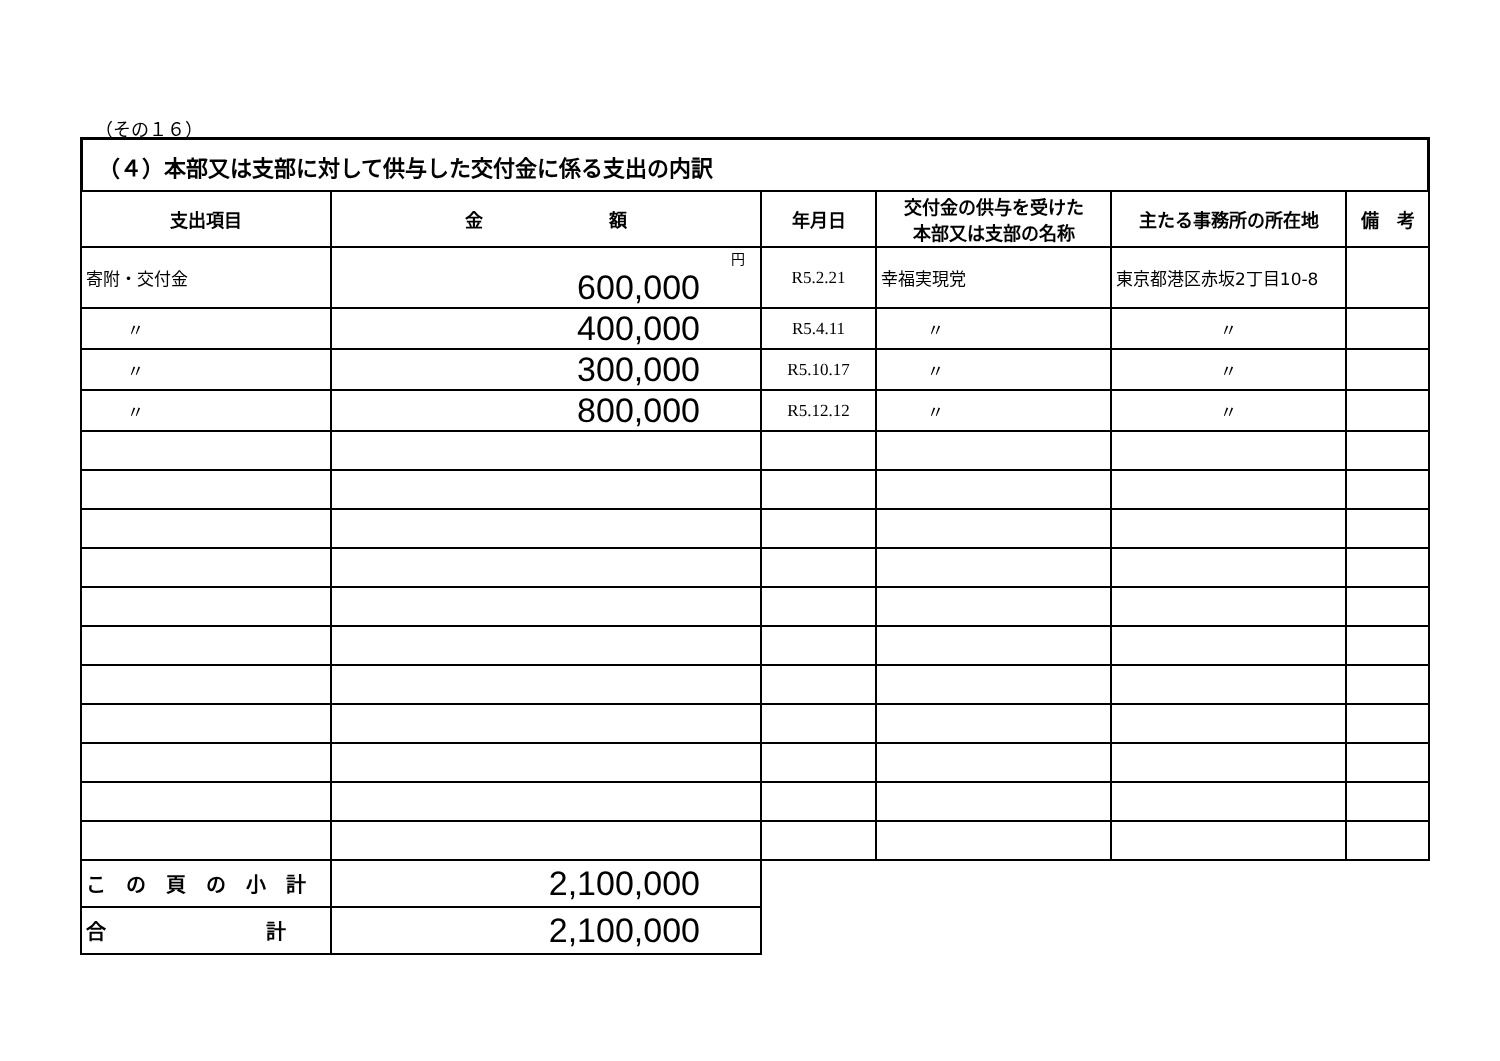（その１６）
（４）本部又は支部に対して供与した交付金に係る支出の内訳
| 支出項目 | 金 額 | 年月日 | 交付金の供与を受けた 本部又は支部の名称 | 主たる事務所の所在地 | 備 考 |
| --- | --- | --- | --- | --- | --- |
| 寄附・交付金 | 円 600,000 | R5.2.21 | 幸福実現党 | 東京都港区赤坂2丁目10-8 | |
| 〃 | 400,000 | R5.4.11 | 〃 | 〃 | |
| 〃 | 300,000 | R5.10.17 | 〃 | 〃 | |
| 〃 | 800,000 | R5.12.12 | 〃 | 〃 | |
| こ の 頁 の 小 計 | 2,100,000 | | | | |
| 合 計 | 2,100,000 | | | | |